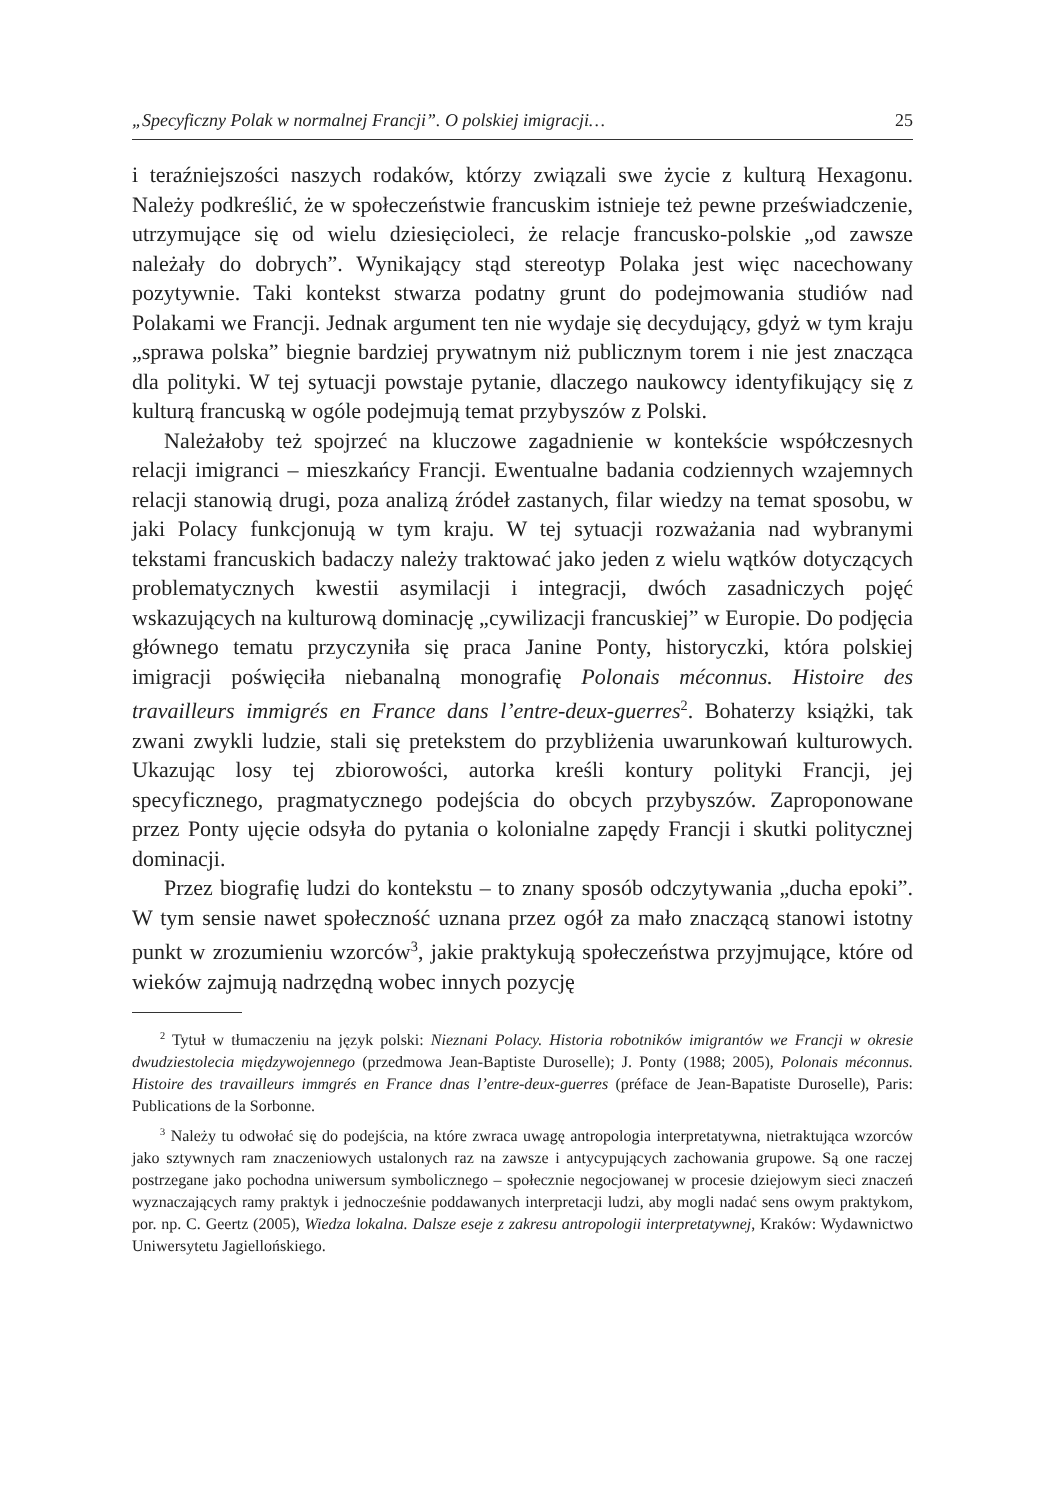„Specyficzny Polak w normalnej Francji”. O polskiej imigracji… 25
i teraźniejszości naszych rodaków, którzy związali swe życie z kulturą Hexagonu. Należy podkreślić, że w społeczeństwie francuskim istnieje też pewne przeświadczenie, utrzymujące się od wielu dziesięcioleci, że relacje francusko-polskie „od zawsze należały do dobrych”. Wynikający stąd stereotyp Polaka jest więc nacechowany pozytywnie. Taki kontekst stwarza podatny grunt do podejmowania studiów nad Polakami we Francji. Jednak argument ten nie wydaje się decydujący, gdyż w tym kraju „sprawa polska” biegnie bardziej prywatnym niż publicznym torem i nie jest znacząca dla polityki. W tej sytuacji powstaje pytanie, dlaczego naukowcy identyfikujący się z kulturą francuską w ogóle podejmują temat przybyszów z Polski.
Należałoby też spojrzeć na kluczowe zagadnienie w kontekście współczesnych relacji imigranci – mieszkańcy Francji. Ewentualne badania codziennych wzajemnych relacji stanowią drugi, poza analizą źródeł zastanych, filar wiedzy na temat sposobu, w jaki Polacy funkcjonują w tym kraju. W tej sytuacji rozważania nad wybranymi tekstami francuskich badaczy należy traktować jako jeden z wielu wątków dotyczących problematycznych kwestii asymilacji i integracji, dwóch zasadniczych pojęć wskazujących na kulturową dominację „cywilizacji francuskiej” w Europie. Do podjęcia głównego tematu przyczyniła się praca Janine Ponty, historyczki, która polskiej imigracji poświęciła niebanalną monografię Polonais méconnus. Histoire des travailleurs immigrés en France dans l’entre-deux-guerres<sup>2</sup>. Bohaterzy książki, tak zwani zwykli ludzie, stali się pretekstem do przybliżenia uwarunkowań kulturowych. Ukazując losy tej zbiorowości, autorka kreśli kontury polityki Francji, jej specyficznego, pragmatycznego podejścia do obcych przybyszów. Zaproponowane przez Ponty ujęcie odsyła do pytania o kolonialne zapędy Francji i skutki politycznej dominacji.
Przez biografię ludzi do kontekstu – to znany sposób odczytywania „ducha epoki”. W tym sensie nawet społeczność uznana przez ogół za mało znaczącą stanowi istotny punkt w zrozumieniu wzorców<sup>3</sup>, jakie praktykują społeczeństwa przyjmujące, które od wieków zajmują nadrzędną wobec innych pozycję
<sup>2</sup> Tytuł w tłumaczeniu na język polski: Nieznani Polacy. Historia robotników imigrantów we Francji w okresie dwudziestolecia międzywojennego (przedmowa Jean-Baptiste Duroselle); J. Ponty (1988; 2005), Polonais méconnus. Histoire des travailleurs immgrés en France dnas l’entre-deux-guerres (préface de Jean-Bapatiste Duroselle), Paris: Publications de la Sorbonne.
<sup>3</sup> Należy tu odwołać się do podejścia, na które zwraca uwagę antropologia interpretatywna, nietraktująca wzorców jako sztywnych ram znaczeniowych ustalonych raz na zawsze i antycypujących zachowania grupowe. Są one raczej postrzegane jako pochodna uniwersum symbolicznego – społecznie negocjowanej w procesie dziejowym sieci znaczeń wyznaczających ramy praktyk i jednocześnie poddawanych interpretacji ludzi, aby mogli nadać sens owym praktykom, por. np. C. Geertz (2005), Wiedza lokalna. Dalsze eseje z zakresu antropologii interpretatywnej, Kraków: Wydawnictwo Uniwersytetu Jagiellońskiego.